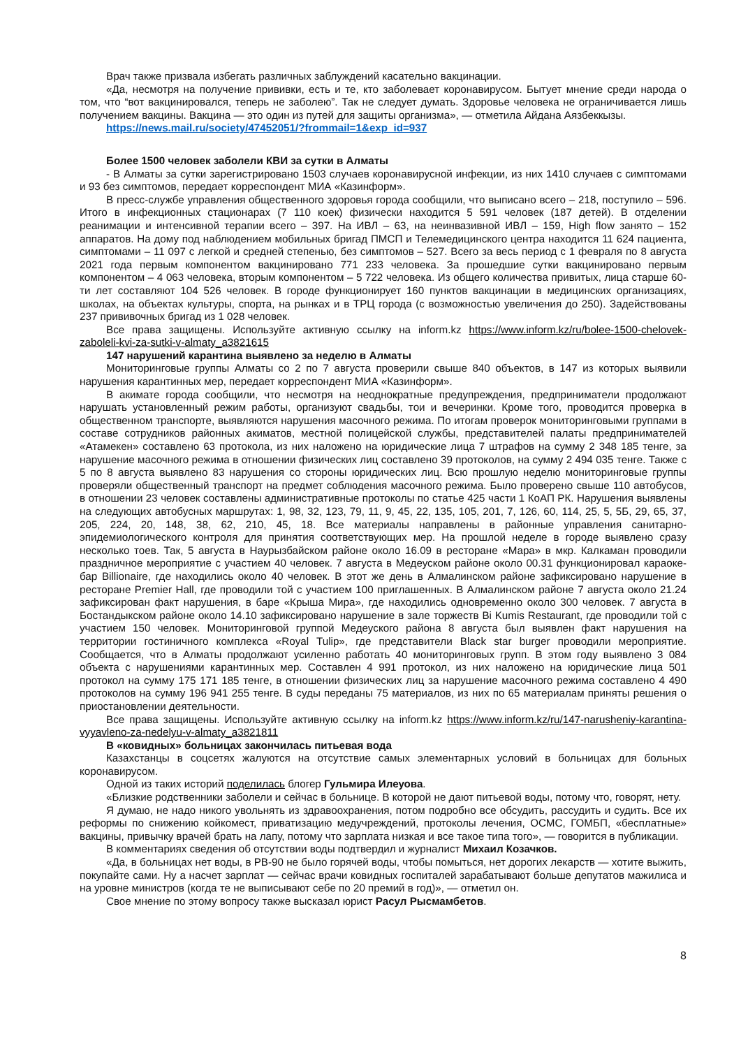Врач также призвала избегать различных заблуждений касательно вакцинации.
«Да, несмотря на получение прививки, есть и те, кто заболевает коронавирусом. Бытует мнение среди народа о том, что “вот вакцинировался, теперь не заболею”. Так не следует думать. Здоровье человека не ограничивается лишь получением вакцины. Вакцина — это один из путей для защиты организма», — отметила Айдана Аязбеккызы.
https://news.mail.ru/society/47452051/?frommail=1&exp_id=937
Более 1500 человек заболели КВИ за сутки в Алматы
- В Алматы за сутки зарегистрировано 1503 случаев коронавирусной инфекции, из них 1410 случаев с симптомами и 93 без симптомов, передает корреспондент МИА «Казинформ».
В пресс-службе управления общественного здоровья города сообщили, что выписано всего – 218, поступило – 596. Итого в инфекционных стационарах (7 110 коек) физически находится 5 591 человек (187 детей). В отделении реанимации и интенсивной терапии всего – 397. На ИВЛ – 63, на неинвазивной ИВЛ – 159, High flow занято – 152 аппаратов. На дому под наблюдением мобильных бригад ПМСП и Телемедицинского центра находится 11 624 пациента, симптомами – 11 097 с легкой и средней степенью, без симптомов – 527. Всего за весь период с 1 февраля по 8 августа 2021 года первым компонентом вакцинировано 771 233 человека. За прошедшие сутки вакцинировано первым компонентом – 4 063 человека, вторым компонентом – 5 722 человека. Из общего количества привитых, лица старше 60-ти лет составляют 104 526 человек. В городе функционирует 160 пунктов вакцинации в медицинских организациях, школах, на объектах культуры, спорта, на рынках и в ТРЦ города (с возможностью увеличения до 250). Задействованы 237 прививочных бригад из 1 028 человек.
Все права защищены. Используйте активную ссылку на inform.kz https://www.inform.kz/ru/bolee-1500-chelovek-zaboleli-kvi-za-sutki-v-almaty_a3821615
147 нарушений карантина выявлено за неделю в Алматы
Мониторинговые группы Алматы со 2 по 7 августа проверили свыше 840 объектов, в 147 из которых выявили нарушения карантинных мер, передает корреспондент МИА «Казинформ».
В акимате города сообщили, что несмотря на неоднократные предупреждения, предприниматели продолжают нарушать установленный режим работы, организуют свадьбы, тои и вечеринки. Кроме того, проводится проверка в общественном транспорте, выявляются нарушения масочного режима. По итогам проверок мониторинговыми группами в составе сотрудников районных акиматов, местной полицейской службы, представителей палаты предпринимателей «Атамекен» составлено 63 протокола, из них наложено на юридические лица 7 штрафов на сумму 2 348 185 тенге, за нарушение масочного режима в отношении физических лиц составлено 39 протоколов, на сумму 2 494 035 тенге. Также с 5 по 8 августа выявлено 83 нарушения со стороны юридических лиц. Всю прошлую неделю мониторинговые группы проверяли общественный транспорт на предмет соблюдения масочного режима. Было проверено свыше 110 автобусов, в отношении 23 человек составлены административные протоколы по статье 425 части 1 КоАП РК. Нарушения выявлены на следующих автобусных маршрутах: 1, 98, 32, 123, 79, 11, 9, 45, 22, 135, 105, 201, 7, 126, 60, 114, 25, 5, 5Б, 29, 65, 37, 205, 224, 20, 148, 38, 62, 210, 45, 18. Все материалы направлены в районные управления санитарно-эпидемиологического контроля для принятия соответствующих мер. На прошлой неделе в городе выявлено сразу несколько тоев. Так, 5 августа в Наурызбайском районе около 16.09 в ресторане «Мара» в мкр. Калкаман проводили праздничное мероприятие с участием 40 человек. 7 августа в Медеуском районе около 00.31 функционировал караоке-бар Billionaire, где находились около 40 человек. В этот же день в Алмалинском районе зафиксировано нарушение в ресторане Premier Hall, где проводили той с участием 100 приглашенных. В Алмалинском районе 7 августа около 21.24 зафиксирован факт нарушения, в баре «Крыша Мира», где находились одновременно около 300 человек. 7 августа в Бостандыкском районе около 14.10 зафиксировано нарушение в зале торжеств Bi Kumis Restaurant, где проводили той с участием 150 человек. Мониторинговой группой Медеуского района 8 августа был выявлен факт нарушения на территории гостиничного комплекса «Royal Tulip», где представители Black star burger проводили мероприятие. Сообщается, что в Алматы продолжают усиленно работать 40 мониторинговых групп. В этом году выявлено 3 084 объекта с нарушениями карантинных мер. Составлен 4 991 протокол, из них наложено на юридические лица 501 протокол на сумму 175 171 185 тенге, в отношении физических лиц за нарушение масочного режима составлено 4 490 протоколов на сумму 196 941 255 тенге. В суды переданы 75 материалов, из них по 65 материалам приняты решения о приостановлении деятельности.
Все права защищены. Используйте активную ссылку на inform.kz https://www.inform.kz/ru/147-narusheniy-karantina-vyyavleno-za-nedelyu-v-almaty_a3821811
В «ковидных» больницах закончилась питьевая вода
Казахстанцы в соцсетях жалуются на отсутствие самых элементарных условий в больницах для больных коронавирусом.
Одной из таких историй поделилась блогер Гульмира Илеуова.
«Близкие родственники заболели и сейчас в больнице. В которой не дают питьевой воды, потому что, говорят, нету.
Я думаю, не надо никого увольнять из здравоохранения, потом подробно все обсудить, рассудить и судить. Все их реформы по снижению койкомест, приватизацию медучреждений, протоколы лечения, ОСМС, ГОМБП, «бесплатные» вакцины, привычку врачей брать на лапу, потому что зарплата низкая и все такое типа того», — говорится в публикации.
В комментариях сведения об отсутствии воды подтвердил и журналист Михаил Козачков.
«Да, в больницах нет воды, в РВ-90 не было горячей воды, чтобы помыться, нет дорогих лекарств — хотите выжить, покупайте сами. Ну а насчет зарплат — сейчас врачи ковидных госпиталей зарабатывают больше депутатов мажилиса и на уровне министров (когда те не выписывают себе по 20 премий в год)», — отметил он.
Свое мнение по этому вопросу также высказал юрист Расул Рысмамбетов.
8